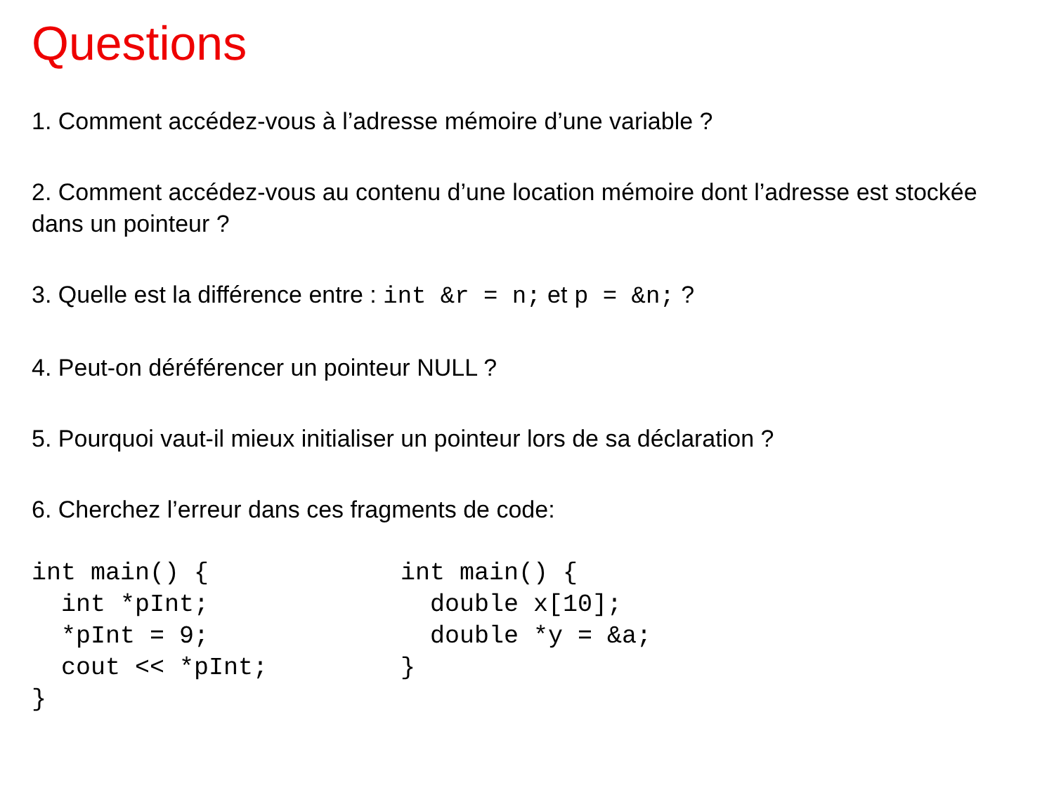Questions
1. Comment accédez-vous à l’adresse mémoire d’une variable ?
2. Comment accédez-vous au contenu d’une location mémoire dont l’adresse est stockée dans un pointeur ?
3. Quelle est la différence entre : int &r = n; et p = &n; ?
4. Peut-on déréférencer un pointeur NULL ?
5. Pourquoi vaut-il mieux initialiser un pointeur lors de sa déclaration ?
6. Cherchez l’erreur dans ces fragments de code:
int main() {
  int *pInt;
  *pInt = 9;
  cout << *pInt;
}
int main() {
  double x[10];
  double *y = &a;
}